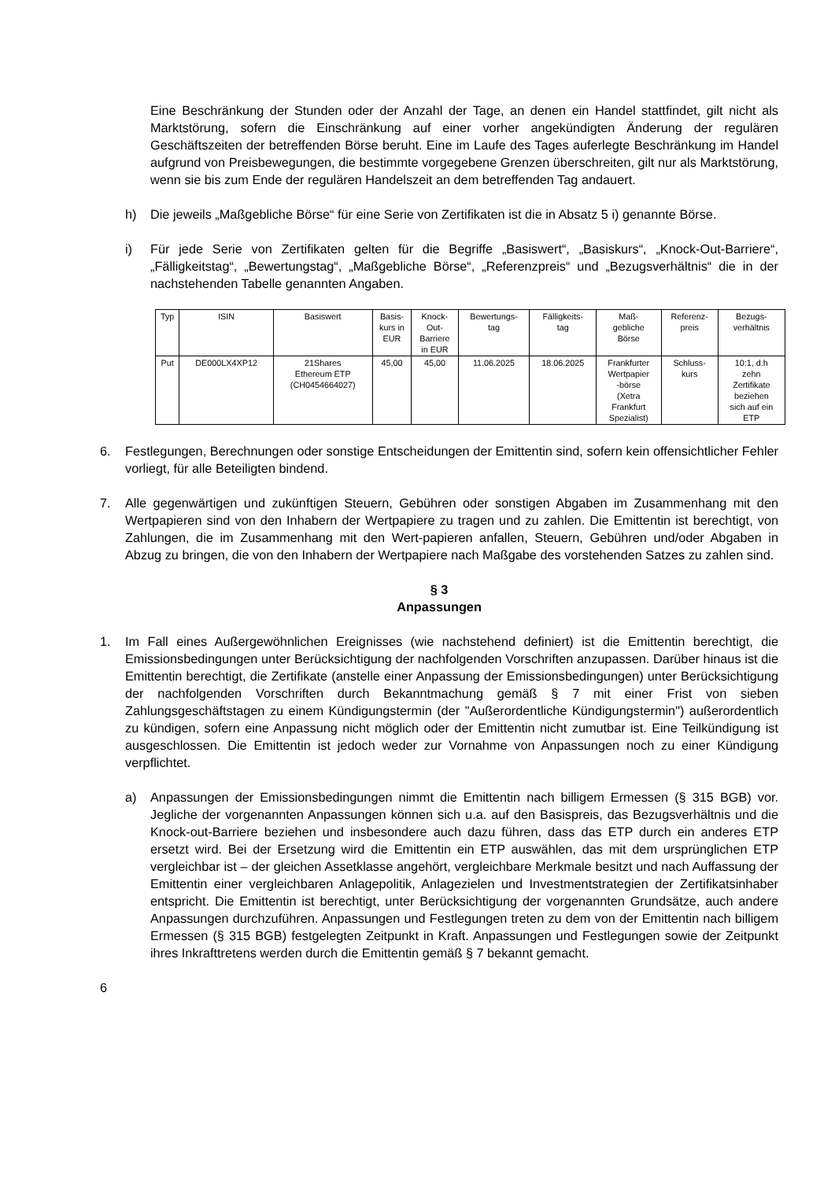Eine Beschränkung der Stunden oder der Anzahl der Tage, an denen ein Handel stattfindet, gilt nicht als Marktstörung, sofern die Einschränkung auf einer vorher angekündigten Änderung der regulären Geschäftszeiten der betreffenden Börse beruht. Eine im Laufe des Tages auferlegte Beschränkung im Handel aufgrund von Preisbewegungen, die bestimmte vorgegebene Grenzen überschreiten, gilt nur als Marktstörung, wenn sie bis zum Ende der regulären Handelszeit an dem betreffenden Tag andauert.
h) Die jeweils „Maßgebliche Börse“ für eine Serie von Zertifikaten ist die in Absatz 5 i) genannte Börse.
i) Für jede Serie von Zertifikaten gelten für die Begriffe „Basiswert“, „Basiskurs“, „Knock-Out-Barriere“, „Fälligkeitstag“, „Bewertungstag“, „Maßgebliche Börse“, „Referenzpreis“ und „Bezugsverhältnis“ die in der nachstehenden Tabelle genannten Angaben.
| Typ | ISIN | Basiswert | Basis- kurs in EUR | Knock- Out- Barriere in EUR | Bewertungs- tag | Fälligkeits- tag | Maß- gebliche Börse | Referenz- preis | Bezugs- verhältnis |
| --- | --- | --- | --- | --- | --- | --- | --- | --- | --- |
| Put | DE000LX4XP12 | 21Shares Ethereum ETP (CH0454664027) | 45,00 | 45,00 | 11.06.2025 | 18.06.2025 | Frankfurter Wertpapier -börse (Xetra Frankfurt Spezialist) | Schluss- kurs | 10:1, d.h zehn Zertifikate beziehen sich auf ein ETP |
6. Festlegungen, Berechnungen oder sonstige Entscheidungen der Emittentin sind, sofern kein offensichtlicher Fehler vorliegt, für alle Beteiligten bindend.
7. Alle gegenwärtigen und zukünftigen Steuern, Gebühren oder sonstigen Abgaben im Zusammenhang mit den Wertpapieren sind von den Inhabern der Wertpapiere zu tragen und zu zahlen. Die Emittentin ist berechtigt, von Zahlungen, die im Zusammenhang mit den Wert-papieren anfallen, Steuern, Gebühren und/oder Abgaben in Abzug zu bringen, die von den Inhabern der Wertpapiere nach Maßgabe des vorstehenden Satzes zu zahlen sind.
§ 3
Anpassungen
1. Im Fall eines Außergewöhnlichen Ereignisses (wie nachstehend definiert) ist die Emittentin berechtigt, die Emissionsbedingungen unter Berücksichtigung der nachfolgenden Vorschriften anzupassen. Darüber hinaus ist die Emittentin berechtigt, die Zertifikate (anstelle einer Anpassung der Emissionsbedingungen) unter Berücksichtigung der nachfolgenden Vorschriften durch Bekanntmachung gemäß § 7 mit einer Frist von sieben Zahlungsgeschäftstagen zu einem Kündigungstermin (der "Außerordentliche Kündigungstermin") außerordentlich zu kündigen, sofern eine Anpassung nicht möglich oder der Emittentin nicht zumutbar ist. Eine Teilkündigung ist ausgeschlossen. Die Emittentin ist jedoch weder zur Vornahme von Anpassungen noch zu einer Kündigung verpflichtet.
a) Anpassungen der Emissionsbedingungen nimmt die Emittentin nach billigem Ermessen (§ 315 BGB) vor. Jegliche der vorgenannten Anpassungen können sich u.a. auf den Basispreis, das Bezugsverhältnis und die Knock-out-Barriere beziehen und insbesondere auch dazu führen, dass das ETP durch ein anderes ETP ersetzt wird. Bei der Ersetzung wird die Emittentin ein ETP auswählen, das mit dem ursprünglichen ETP vergleichbar ist – der gleichen Assetklasse angehört, vergleichbare Merkmale besitzt und nach Auffassung der Emittentin einer vergleichbaren Anlagepolitik, Anlagezielen und Investmentstrategien der Zertifikatsinhaber entspricht. Die Emittentin ist berechtigt, unter Berücksichtigung der vorgenannten Grundsätze, auch andere Anpassungen durchzuführen. Anpassungen und Festlegungen treten zu dem von der Emittentin nach billigem Ermessen (§ 315 BGB) festgelegten Zeitpunkt in Kraft. Anpassungen und Festlegungen sowie der Zeitpunkt ihres Inkrafttretens werden durch die Emittentin gemäß § 7 bekannt gemacht.
6